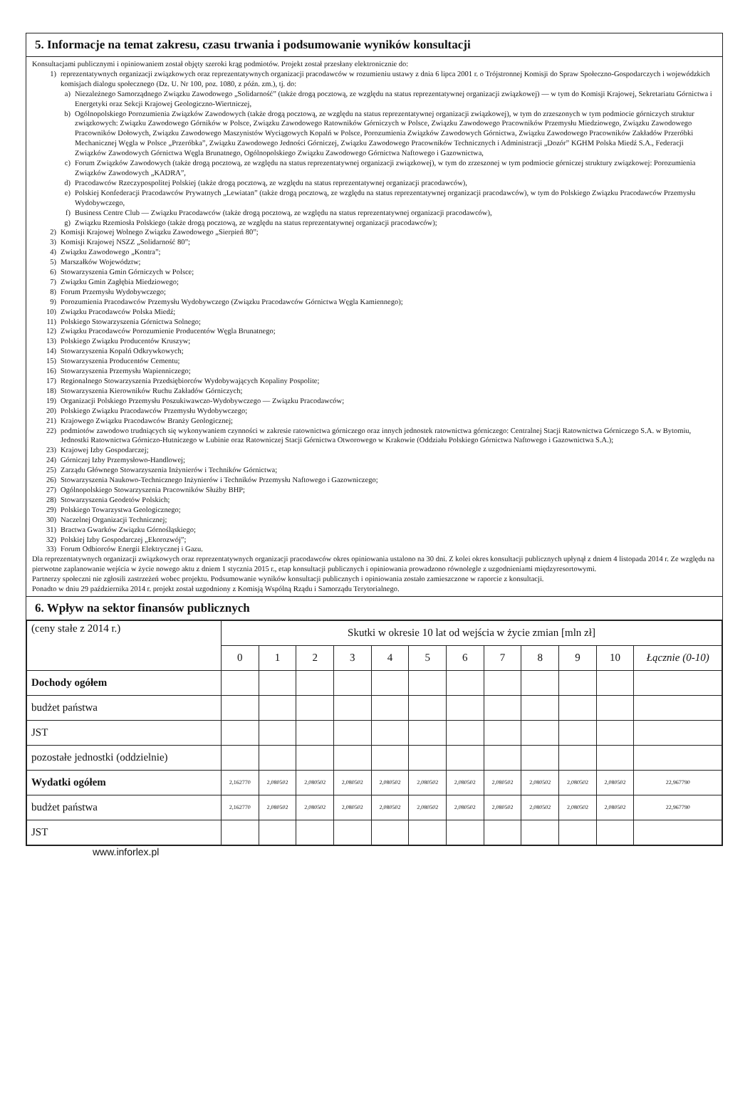5. Informacje na temat zakresu, czasu trwania i podsumowanie wyników konsultacji
Konsultacjami publicznymi i opiniowaniem został objęty szeroki krąg podmiotów. Projekt został przesłany elektronicznie do:
1) reprezentatywnych organizacji związkowych oraz reprezentatywnych organizacji pracodawców w rozumieniu ustawy z dnia 6 lipca 2001 r. o Trójstronnej Komisji do Spraw Społeczno-Gospodarczych i wojewódzkich komisjach dialogu społecznego (Dz. U. Nr 100, poz. 1080, z późn. zm.), tj. do:
a) Niezależnego Samorządnego Związku Zawodowego „Solidarność” (także drogą pocztową, ze względu na status reprezentatywnej organizacji związkowej) — w tym do Komisji Krajowej, Sekretariatu Górnictwa i Energetyki oraz Sekcji Krajowej Geologiczno-Wiertniczej,
b) Ogólnopolskiego Porozumienia Związków Zawodowych (także drogą pocztową, ze względu na status reprezentatywnej organizacji związkowej), w tym do zrzeszonych w tym podmiocie górniczych struktur związkowych: Związku Zawodowego Górników w Polsce, Związku Zawodowego Ratowników Górniczych w Polsce, Związku Zawodowego Pracowników Przemysłu Miedziowego, Związku Zawodowego Pracowników Dołowych, Związku Zawodowego Maszynistów Wyciągowych Kopalń w Polsce, Porozumienia Związków Zawodowych Górnictwa, Związku Zawodowego Pracowników Zakładów Przeróbki Mechanicznej Węgla w Polsce „Przeróbka”, Związku Zawodowego Jedności Górniczej, Związku Zawodowego Pracowników Technicznych i Administracji „Dozór” KGHM Polska Miedź S.A., Federacji Związków Zawodowych Górnictwa Węgla Brunatnego, Ogólnopolskiego Związku Zawodowego Górnictwa Naftowego i Gazownictwa,
c) Forum Związków Zawodowych (także drogą pocztową, ze względu na status reprezentatywnej organizacji związkowej), w tym do zrzeszonej w tym podmiocie górniczej struktury związkowej: Porozumienia Związków Zawodowych „KADRA”,
d) Pracodawców Rzeczypospolitej Polskiej (także drogą pocztową, ze względu na status reprezentatywnej organizacji pracodawców),
e) Polskiej Konfederacji Pracodawców Prywatnych „Lewiatan” (także drogą pocztową, ze względu na status reprezentatywnej organizacji pracodawców), w tym do Polskiego Związku Pracodawców Przemysłu Wydobywczego,
f) Business Centre Club — Związku Pracodawców (także drogą pocztową, ze względu na status reprezentatywnej organizacji pracodawców),
g) Związku Rzemiosła Polskiego (także drogą pocztową, ze względu na status reprezentatywnej organizacji pracodawców);
2) Komisji Krajowej Wolnego Związku Zawodowego „Sierpień 80”;
3) Komisji Krajowej NSZZ „Solidarność 80”;
4) Związku Zawodowego „Kontra”;
5) Marszałków Województw;
6) Stowarzyszenia Gmin Górniczych w Polsce;
7) Związku Gmin Zagłębia Miedziowego;
8) Forum Przemysłu Wydobywczego;
9) Porozumienia Pracodawców Przemysłu Wydobywczego (Związku Pracodawców Górnictwa Węgla Kamiennego);
10) Związku Pracodawców Polska Miedź;
11) Polskiego Stowarzyszenia Górnictwa Solnego;
12) Związku Pracodawców Porozumienie Producentów Węgla Brunatnego;
13) Polskiego Związku Producentów Kruszyw;
14) Stowarzyszenia Kopalń Odkrywkowych;
15) Stowarzyszenia Producentów Cementu;
16) Stowarzyszenia Przemysłu Wapienniczego;
17) Regionalnego Stowarzyszenia Przedsiębiorców Wydobywających Kopaliny Pospolite;
18) Stowarzyszenia Kierowników Ruchu Zakładów Górniczych;
19) Organizacji Polskiego Przemysłu Poszukiwawczo-Wydobywczego — Związku Pracodawców;
20) Polskiego Związku Pracodawców Przemysłu Wydobywczego;
21) Krajowego Związku Pracodawców Branży Geologicznej;
22) podmiotów zawodowo trudniących się wykonywaniem czynności w zakresie ratownictwa górniczego oraz innych jednostek ratownictwa górniczego: Centralnej Stacji Ratownictwa Górniczego S.A. w Bytomiu, Jednostki Ratownictwa Górniczo-Hutniczego w Lubinie oraz Ratowniczej Stacji Górnictwa Otworowego w Krakowie (Oddziału Polskiego Górnictwa Naftowego i Gazownictwa S.A.);
23) Krajowej Izby Gospodarczej;
24) Górniczej Izby Przemysłowo-Handlowej;
25) Zarządu Głównego Stowarzyszenia Inżynierów i Techników Górnictwa;
26) Stowarzyszenia Naukowo-Technicznego Inżynierów i Techników Przemysłu Naftowego i Gazowniczego;
27) Ogólnopolskiego Stowarzyszenia Pracowników Służby BHP;
28) Stowarzyszenia Geodetów Polskich;
29) Polskiego Towarzystwa Geologicznego;
30) Naczelnej Organizacji Technicznej;
31) Bractwa Gwarków Związku Górnośląskiego;
32) Polskiej Izby Gospodarczej „Ekorozwój”;
33) Forum Odbiorców Energii Elektrycznej i Gazu.
Dla reprezentatywnych organizacji związkowych oraz reprezentatywnych organizacji pracodawców okres opiniowania ustalono na 30 dni. Z kolei okres konsultacji publicznych upłynął z dniem 4 listopada 2014 r. Ze względu na pierwotne zaplanowanie wejścia w życie nowego aktu z dniem 1 stycznia 2015 r., etap konsultacji publicznych i opiniowania prowadzono równolegle z uzgodnieniami międzyresortowymi.
Partnerzy społeczni nie zgłosili zastrzeżeń wobec projektu. Podsumowanie wyników konsultacji publicznych i opiniowania zostało zamieszczone w raporcie z konsultacji.
Ponadto w dniu 29 października 2014 r. projekt został uzgodniony z Komisją Wspólną Rządu i Samorządu Terytorialnego.
6. Wpływ na sektor finansów publicznych
| (ceny stałe z 2014 r.) | Skutki w okresie 10 lat od wejścia w życie zmian [mln zł] | | | | | | | | | | | |
| | 0 | 1 | 2 | 3 | 4 | 5 | 6 | 7 | 8 | 9 | 10 | Łącznie (0-10) |
| Dochody ogółem | | | | | | | | | | | | |
| budżet państwa | | | | | | | | | | | | |
| JST | | | | | | | | | | | | |
| pozostałe jednostki (oddzielnie) | | | | | | | | | | | | |
| Wydatki ogółem | 2,162770 | 2,080502 | 2,080502 | 2,080502 | 2,080502 | 2,080502 | 2,080502 | 2,080502 | 2,080502 | 2,080502 | 2,080502 | 22,967790 |
| budżet państwa | 2,162770 | 2,080502 | 2,080502 | 2,080502 | 2,080502 | 2,080502 | 2,080502 | 2,080502 | 2,080502 | 2,080502 | 2,080502 | 22,967790 |
| JST | | | | | | | | | | | | |
www.inforlex.pl